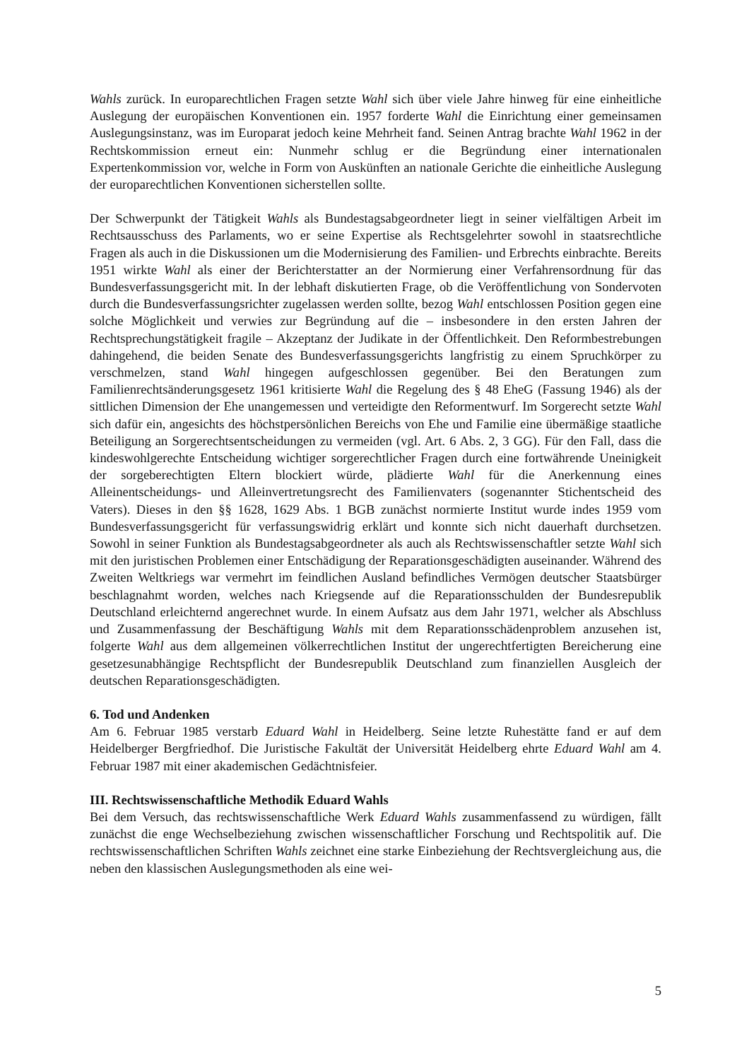Wahls zurück. In europarechtlichen Fragen setzte Wahl sich über viele Jahre hinweg für eine einheitliche Auslegung der europäischen Konventionen ein. 1957 forderte Wahl die Einrichtung einer gemeinsamen Auslegungsinstanz, was im Europarat jedoch keine Mehrheit fand. Seinen Antrag brachte Wahl 1962 in der Rechtskommission erneut ein: Nunmehr schlug er die Begründung einer internationalen Expertenkommission vor, welche in Form von Auskünften an nationale Gerichte die einheitliche Auslegung der europarechtlichen Konventionen sicherstellen sollte.
Der Schwerpunkt der Tätigkeit Wahls als Bundestagsabgeordneter liegt in seiner vielfältigen Arbeit im Rechtsausschuss des Parlaments, wo er seine Expertise als Rechtsgelehrter sowohl in staatsrechtliche Fragen als auch in die Diskussionen um die Modernisierung des Familien- und Erbrechts einbrachte. Bereits 1951 wirkte Wahl als einer der Berichterstatter an der Normierung einer Verfahrensordnung für das Bundesverfassungsgericht mit. In der lebhaft diskutierten Frage, ob die Veröffentlichung von Sondervoten durch die Bundesverfassungsrichter zugelassen werden sollte, bezog Wahl entschlossen Position gegen eine solche Möglichkeit und verwies zur Begründung auf die – insbesondere in den ersten Jahren der Rechtsprechungstätigkeit fragile – Akzeptanz der Judikate in der Öffentlichkeit. Den Reformbestrebungen dahingehend, die beiden Senate des Bundesverfassungsgerichts langfristig zu einem Spruchkörper zu verschmelzen, stand Wahl hingegen aufgeschlossen gegenüber. Bei den Beratungen zum Familienrechtsänderungsgesetz 1961 kritisierte Wahl die Regelung des § 48 EheG (Fassung 1946) als der sittlichen Dimension der Ehe unangemessen und verteidigte den Reformentwurf. Im Sorgerecht setzte Wahl sich dafür ein, angesichts des höchstpersönlichen Bereichs von Ehe und Familie eine übermäßige staatliche Beteiligung an Sorgerechtsentscheidungen zu vermeiden (vgl. Art. 6 Abs. 2, 3 GG). Für den Fall, dass die kindeswohlgerechte Entscheidung wichtiger sorgerechtlicher Fragen durch eine fortwährende Uneinigkeit der sorgeberechtigten Eltern blockiert würde, plädierte Wahl für die Anerkennung eines Alleinentscheidungs- und Alleinvertretungsrecht des Familienvaters (sogenannter Stichentscheid des Vaters). Dieses in den §§ 1628, 1629 Abs. 1 BGB zunächst normierte Institut wurde indes 1959 vom Bundesverfassungsgericht für verfassungswidrig erklärt und konnte sich nicht dauerhaft durchsetzen. Sowohl in seiner Funktion als Bundestagsabgeordneter als auch als Rechtswissenschaftler setzte Wahl sich mit den juristischen Problemen einer Entschädigung der Reparationsgeschädigten auseinander. Während des Zweiten Weltkriegs war vermehrt im feindlichen Ausland befindliches Vermögen deutscher Staatsbürger beschlagnahmt worden, welches nach Kriegsende auf die Reparationsschulden der Bundesrepublik Deutschland erleichternd angerechnet wurde. In einem Aufsatz aus dem Jahr 1971, welcher als Abschluss und Zusammenfassung der Beschäftigung Wahls mit dem Reparationsschädenproblem anzusehen ist, folgerte Wahl aus dem allgemeinen völkerrechtlichen Institut der ungerechtfertigten Bereicherung eine gesetzesunabhängige Rechtspflicht der Bundesrepublik Deutschland zum finanziellen Ausgleich der deutschen Reparationsgeschädigten.
6. Tod und Andenken
Am 6. Februar 1985 verstarb Eduard Wahl in Heidelberg. Seine letzte Ruhestätte fand er auf dem Heidelberger Bergfriedhof. Die Juristische Fakultät der Universität Heidelberg ehrte Eduard Wahl am 4. Februar 1987 mit einer akademischen Gedächtnisfeier.
III. Rechtswissenschaftliche Methodik Eduard Wahls
Bei dem Versuch, das rechtswissenschaftliche Werk Eduard Wahls zusammenfassend zu würdigen, fällt zunächst die enge Wechselbeziehung zwischen wissenschaftlicher Forschung und Rechtspolitik auf. Die rechtswissenschaftlichen Schriften Wahls zeichnet eine starke Einbeziehung der Rechtsvergleichung aus, die neben den klassischen Auslegungsmethoden als eine wei-
5